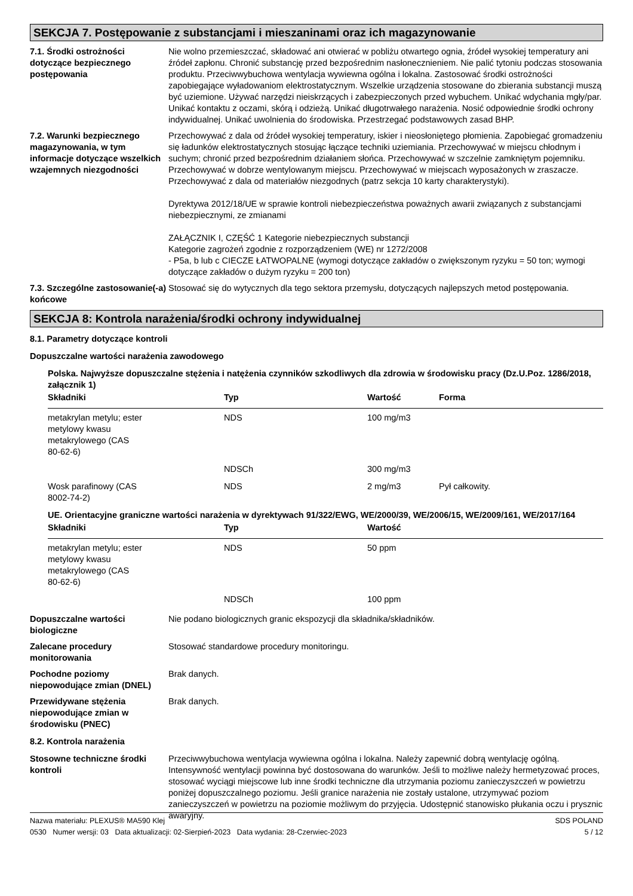SEKCJA 7. Postępowanie z substancjami i mieszaninami oraz ich magazynowanie
7.1. Środki ostrożności dotyczące bezpiecznego postępowania
Nie wolno przemieszczać, składować ani otwierać w pobliżu otwartego ognia, źródeł wysokiej temperatury ani źródeł zapłonu. Chronić substancję przed bezpośrednim nasłonecznieniem. Nie palić tytoniu podczas stosowania produktu. Przeciwwybuchowa wentylacja wywiewna ogólna i lokalna. Zastosować środki ostrożności zapobiegające wyładowaniom elektrostatycznym. Wszelkie urządzenia stosowane do zbierania substancji muszą być uziemione. Używać narzędzi nieiskrzących i zabezpieczonych przed wybuchem. Unikać wdychania mgły/par. Unikać kontaktu z oczami, skórą i odzieżą. Unikać długotrwałego narażenia. Nosić odpowiednie środki ochrony indywidualnej. Unikać uwolnienia do środowiska. Przestrzegać podstawowych zasad BHP.
7.2. Warunki bezpiecznego magazynowania, w tym informacje dotyczące wszelkich wzajemnych niezgodności
Przechowywać z dala od źródeł wysokiej temperatury, iskier i nieosłoniętego płomienia. Zapobiegać gromadzeniu się ładunków elektrostatycznych stosując łączące techniki uziemiania. Przechowywać w miejscu chłodnym i suchym; chronić przed bezpośrednim działaniem słońca. Przechowywać w szczelnie zamkniętym pojemniku. Przechowywać w dobrze wentylowanym miejscu. Przechowywać w miejscach wyposażonych w zraszacze. Przechowywać z dala od materiałów niezgodnych (patrz sekcja 10 karty charakterystyki).
Dyrektywa 2012/18/UE w sprawie kontroli niebezpieczeństwa poważnych awarii związanych z substancjami niebezpiecznymi, ze zmianami
ZAŁĄCZNIK I, CZĘŚĆ 1 Kategorie niebezpiecznych substancji
Kategorie zagrożeń zgodnie z rozporządzeniem (WE) nr 1272/2008
- P5a, b lub c CIECZE ŁATWOPALNE (wymogi dotyczące zakładów o zwiększonym ryzyku = 50 ton; wymogi dotyczące zakładów o dużym ryzyku = 200 ton)
7.3. Szczególne zastosowanie(-a) końcowe
Stosować się do wytycznych dla tego sektora przemysłu, dotyczących najlepszych metod postępowania.
SEKCJA 8: Kontrola narażenia/środki ochrony indywidualnej
8.1. Parametry dotyczące kontroli
Dopuszczalne wartości narażenia zawodowego
Polska. Najwyższe dopuszczalne stężenia i natężenia czynników szkodliwych dla zdrowia w środowisku pracy (Dz.U.Poz. 1286/2018, załącznik 1)
| Składniki | Typ | Wartość | Forma |
| --- | --- | --- | --- |
| metakrylan metylu; ester metylowy kwasu metakrylowego (CAS 80-62-6) | NDS | 100 mg/m3 | |
| | NDSCh | 300 mg/m3 | |
| Wosk parafinowy (CAS 8002-74-2) | NDS | 2 mg/m3 | Pył całkowity. |
UE. Orientacyjne graniczne wartości narażenia w dyrektywach 91/322/EWG, WE/2000/39, WE/2006/15, WE/2009/161, WE/2017/164
| Składniki | Typ | Wartość |
| --- | --- | --- |
| metakrylan metylu; ester metylowy kwasu metakrylowego (CAS 80-62-6) | NDS | 50 ppm |
| | NDSCh | 100 ppm |
Dopuszczalne wartości biologiczne
Nie podano biologicznych granic ekspozycji dla składnika/składników.
Zalecane procedury monitorowania
Stosować standardowe procedury monitoringu.
Pochodne poziomy niepowodujące zmian (DNEL)
Brak danych.
Przewidywane stężenia niepowodujące zmian w środowisku (PNEC)
Brak danych.
8.2. Kontrola narażenia
Stosowne techniczne środki kontroli
Przeciwwybuchowa wentylacja wywiewna ogólna i lokalna. Należy zapewnić dobrą wentylację ogólną. Intensywność wentylacji powinna być dostosowana do warunków. Jeśli to możliwe należy hermetyzować proces, stosować wyciągi miejscowe lub inne środki techniczne dla utrzymania poziomu zanieczyszczeń w powietrzu poniżej dopuszczalnego poziomu. Jeśli granice narażenia nie zostały ustalone, utrzymywać poziom zanieczyszczeń w powietrzu na poziomie możliwym do przyjęcia. Udostępnić stanowisko płukania oczu i prysznic awaryjny.
Nazwa materiału: PLEXUS® MA590 Klej
0530 Numer wersji: 03 Data aktualizacji: 02-Sierpień-2023 Data wydania: 28-Czerwiec-2023
SDS POLAND
5 / 12